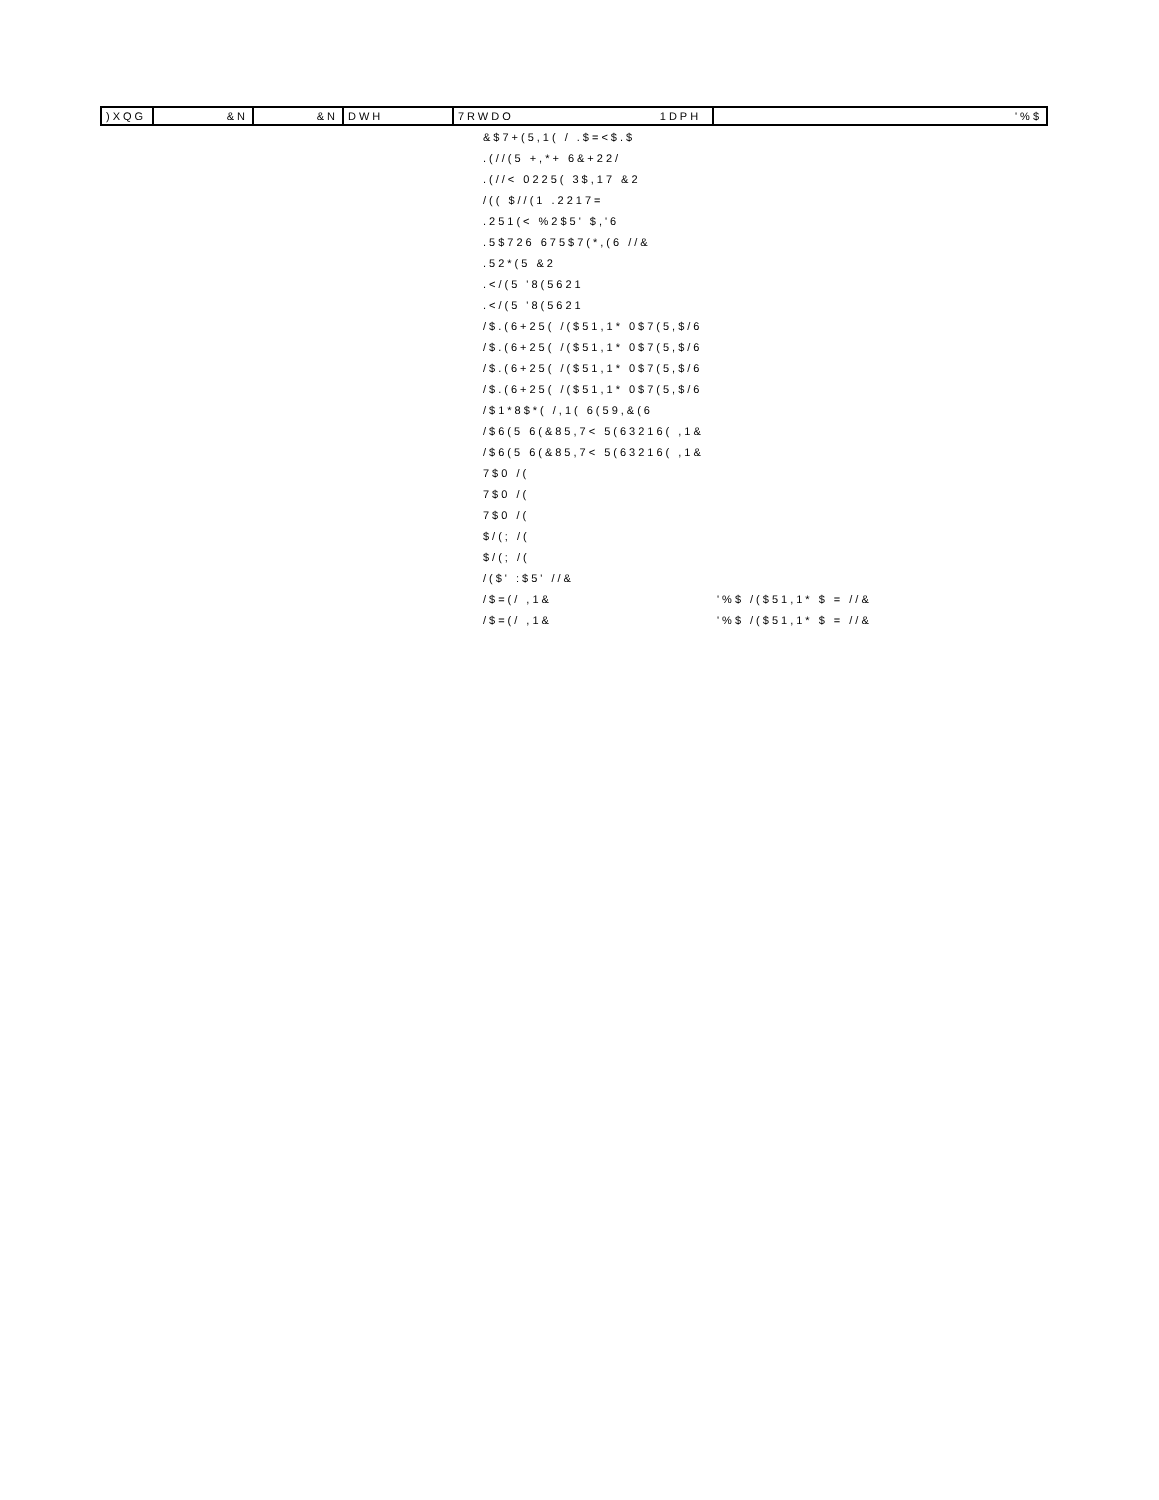| )XQG | &N | &N | DWH | 7RWDO 1DPH | '%$ |
| --- | --- | --- | --- | --- | --- |
| | | | | &$7+(5,1( / .$=<$.$ | |
| | | | | .(//(5 +,*+ 6&+22/ | |
| | | | | .(//< 0225( 3$,17 &2 | |
| | | | | /(( $//(1 .2217= | |
| | | | | .251(< %2$5' $,'6 | |
| | | | | .5$726 675$7(*,(6 //& | |
| | | | | .52*(5 &2 | |
| | | | | .</(5 '8(5621 | |
| | | | | .</(5 '8(5621 | |
| | | | | /$.(6+25( /($51,1* 0$7(5,$/6 | |
| | | | | /$.(6+25( /($51,1* 0$7(5,$/6 | |
| | | | | /$.(6+25( /($51,1* 0$7(5,$/6 | |
| | | | | /$.(6+25( /($51,1* 0$7(5,$/6 | |
| | | | | /$1*8$*( /,1( 6(59,&(6 | |
| | | | | /$6(5 6(&85,7< 5(63216( ,1& | |
| | | | | /$6(5 6(&85,7< 5(63216( ,1& | |
| | | | | 7$0 /( | |
| | | | | 7$0 /( | |
| | | | | 7$0 /( | |
| | | | | $/(; /( | |
| | | | | $/(; /( | |
| | | | | /($' :$5' //& | |
| | | | | /$=(/ ,1& | '%$ /($51,1* $ = //& |
| | | | | /$=(/ ,1& | '%$ /($51,1* $ = //& |